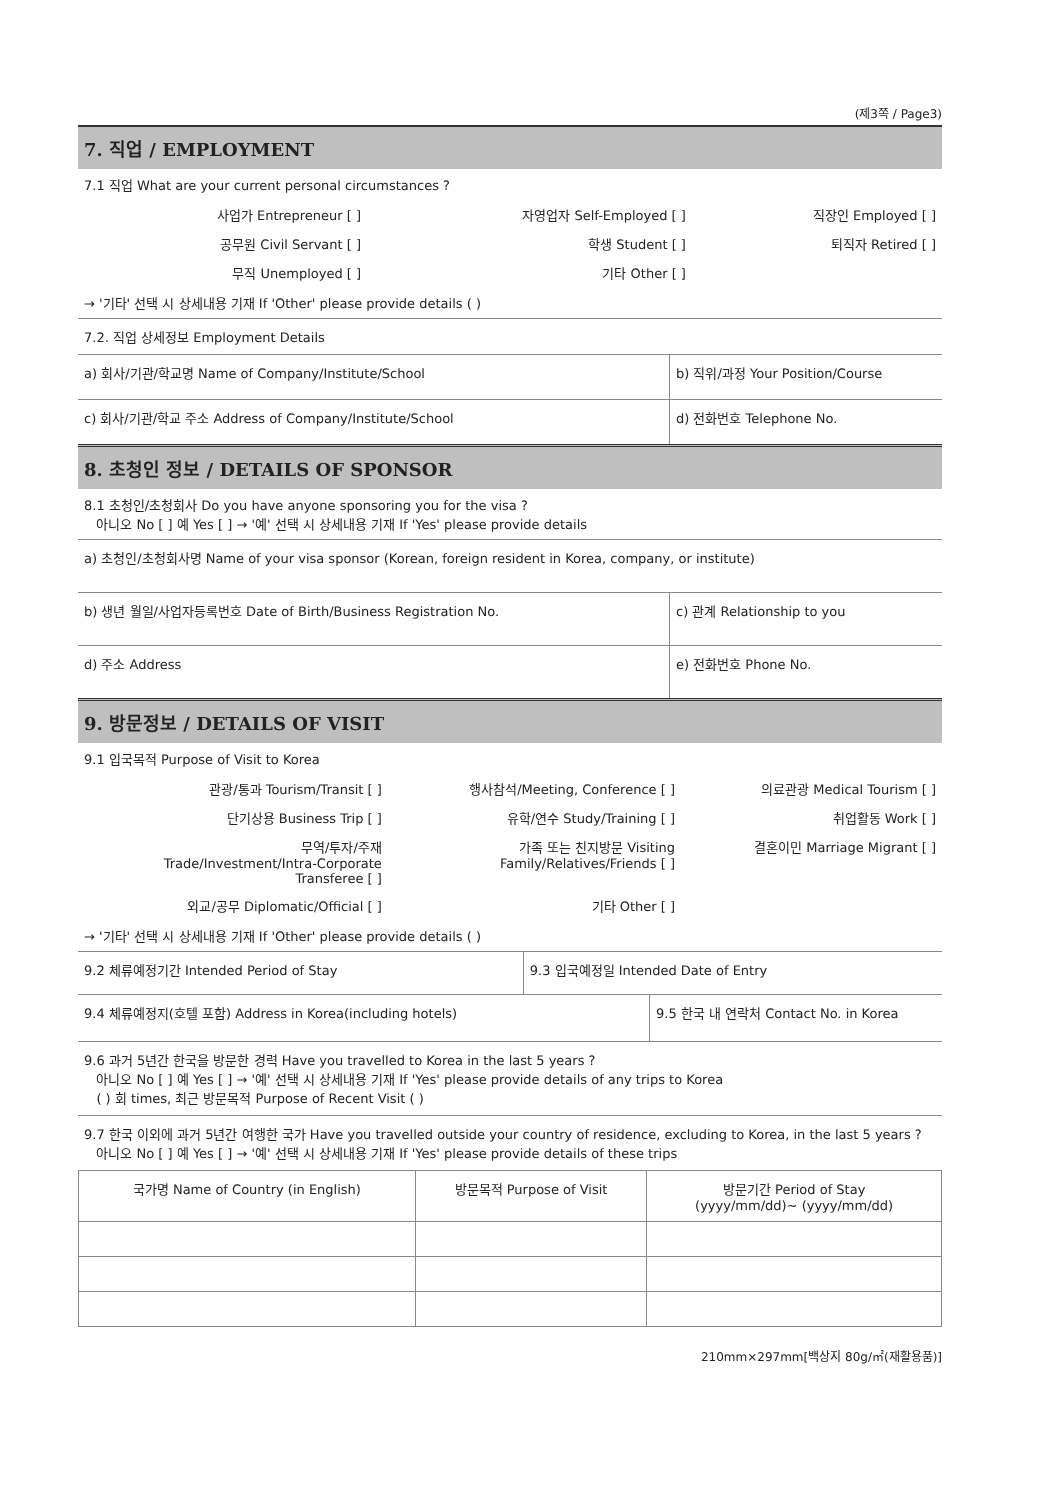(제3쪽 / Page3)
7. 직업 / EMPLOYMENT
7.1 직업 What are your current personal circumstances ?
| 사업가 Entrepreneur [ ] | 자영업자 Self-Employed [ ] | 직장인 Employed [ ] |
| 공무원 Civil Servant [ ] | 학생 Student [ ] | 퇴직자 Retired [ ] |
| 무직 Unemployed [ ] | 기타 Other [ ] | |
→ '기타' 선택 시 상세내용 기재 If 'Other' please provide details ( )
| 7.2. 직업 상세정보 Employment Details | |
| a) 회사/기관/학교명 Name of Company/Institute/School | b) 직위/과정 Your Position/Course |
| c) 회사/기관/학교 주소 Address of Company/Institute/School | d) 전화번호 Telephone No. |
8. 초청인 정보 / DETAILS OF SPONSOR
8.1 초청인/초청회사 Do you have anyone sponsoring you for the visa ?
아니오 No [ ] 예 Yes [ ] → '예' 선택 시 상세내용 기재 If 'Yes' please provide details
| a) 초청인/초청회사명 Name of your visa sponsor (Korean, foreign resident in Korea, company, or institute) | |
| b) 생년 월일/사업자등록번호 Date of Birth/Business Registration No. | c) 관계 Relationship to you |
| d) 주소 Address | e) 전화번호 Phone No. |
9. 방문정보 / DETAILS OF VISIT
9.1 입국목적 Purpose of Visit to Korea
| 관광/통과 Tourism/Transit [ ] | 행사참석/Meeting, Conference [ ] | 의료관광 Medical Tourism [ ] |
| 단기상용 Business Trip [ ] | 유학/연수 Study/Training [ ] | 취업활동 Work [ ] |
| 무역/투자/주재 Trade/Investment/Intra-Corporate Transferee [ ] | 가족 또는 친지방문 Visiting Family/Relatives/Friends [ ] | 결혼이민 Marriage Migrant [ ] |
| 외교/공무 Diplomatic/Official [ ] | 기타 Other [ ] | |
→ '기타' 선택 시 상세내용 기재 If 'Other' please provide details ( )
| 9.2 체류예정기간 Intended Period of Stay | 9.3 입국예정일 Intended Date of Entry |
| 9.4 체류예정지(호텔 포함) Address in Korea(including hotels) | 9.5 한국 내 연락처 Contact No. in Korea |
| 9.6 과거 5년간 한국을 방문한 경력 Have you travelled to Korea in the last 5 years ? 아니오 No [ ] 예 Yes [ ] → '예' 선택 시 상세내용 기재 If 'Yes' please provide details of any trips to Korea ( ) 회 times, 최근 방문목적 Purpose of Recent Visit ( ) | |
| 9.7 한국 이외에 과거 5년간 여행한 국가 Have you travelled outside your country of residence, excluding to Korea, in the last 5 years ? 아니오 No [ ] 예 Yes [ ] → '예' 선택 시 상세내용 기재 If 'Yes' please provide details of these trips | |
| 국가명 Name of Country (in English) | 방문목적 Purpose of Visit | 방문기간 Period of Stay (yyyy/mm/dd)~ (yyyy/mm/dd) |
210mm×297mm[백상지 80g/㎡(재활용품)]